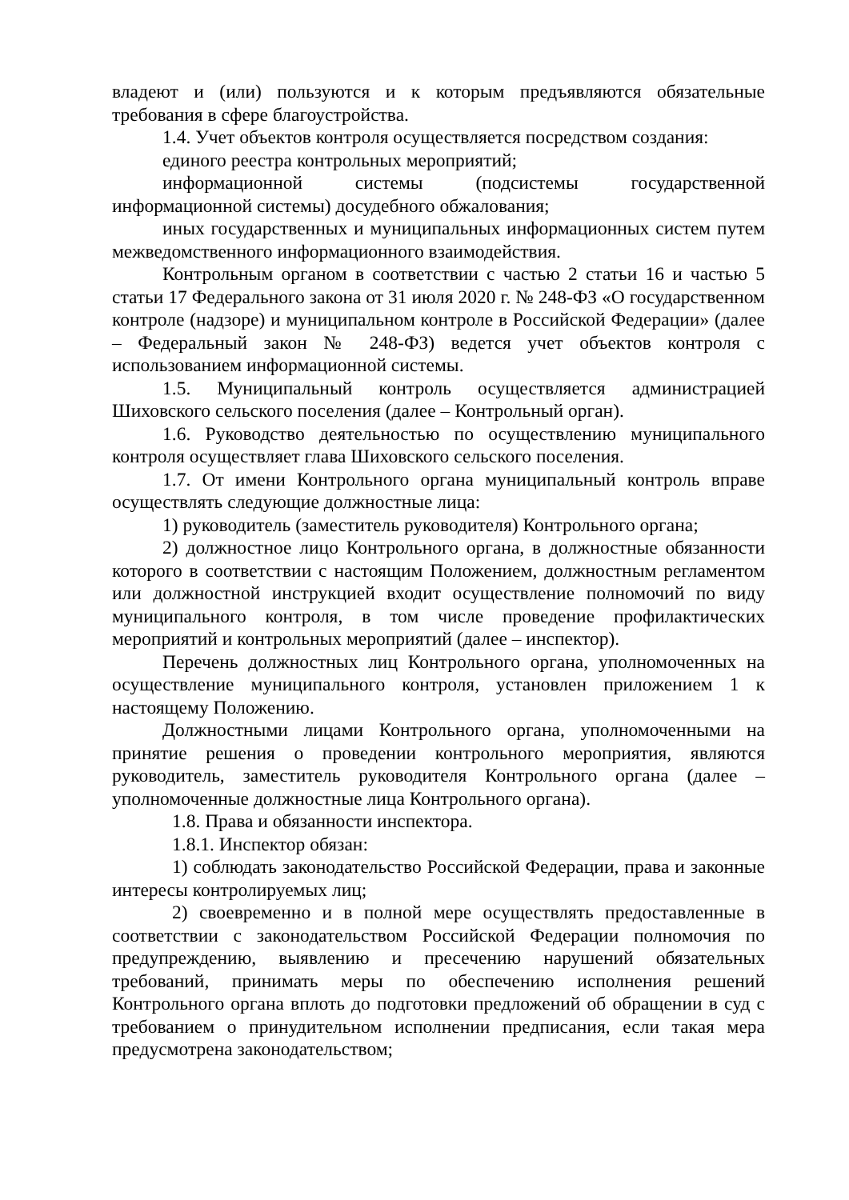владеют и (или) пользуются и к которым предъявляются обязательные требования в сфере благоустройства.
1.4. Учет объектов контроля осуществляется посредством создания:
единого реестра контрольных мероприятий;
информационной системы (подсистемы государственной информационной системы) досудебного обжалования;
иных государственных и муниципальных информационных систем путем межведомственного информационного взаимодействия.
Контрольным органом в соответствии с частью 2 статьи 16 и частью 5 статьи 17 Федерального закона от 31 июля 2020 г. № 248-ФЗ «О государственном контроле (надзоре) и муниципальном контроле в Российской Федерации» (далее – Федеральный закон № 248-ФЗ) ведется учет объектов контроля с использованием информационной системы.
1.5. Муниципальный контроль осуществляется администрацией Шиховского сельского поселения (далее – Контрольный орган).
1.6. Руководство деятельностью по осуществлению муниципального контроля осуществляет глава Шиховского сельского поселения.
1.7. От имени Контрольного органа муниципальный контроль вправе осуществлять следующие должностные лица:
1) руководитель (заместитель руководителя) Контрольного органа;
2) должностное лицо Контрольного органа, в должностные обязанности которого в соответствии с настоящим Положением, должностным регламентом или должностной инструкцией входит осуществление полномочий по виду муниципального контроля, в том числе проведение профилактических мероприятий и контрольных мероприятий (далее – инспектор).
Перечень должностных лиц Контрольного органа, уполномоченных на осуществление муниципального контроля, установлен приложением 1 к настоящему Положению.
Должностными лицами Контрольного органа, уполномоченными на принятие решения о проведении контрольного мероприятия, являются руководитель, заместитель руководителя Контрольного органа (далее – уполномоченные должностные лица Контрольного органа).
1.8. Права и обязанности инспектора.
1.8.1. Инспектор обязан:
1) соблюдать законодательство Российской Федерации, права и законные интересы контролируемых лиц;
2) своевременно и в полной мере осуществлять предоставленные в соответствии с законодательством Российской Федерации полномочия по предупреждению, выявлению и пресечению нарушений обязательных требований, принимать меры по обеспечению исполнения решений Контрольного органа вплоть до подготовки предложений об обращении в суд с требованием о принудительном исполнении предписания, если такая мера предусмотрена законодательством;